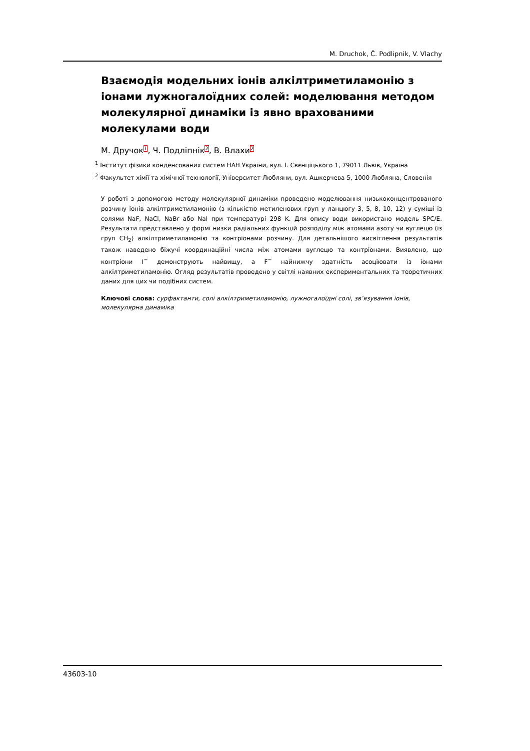M. Druchok, Č. Podlipnik, V. Vlachy
Взаємодія модельних іонів алкілтриметиламонію з іонами лужногалоїдних солей: моделювання методом молекулярної динаміки із явно врахованими молекулами води
М. Дручок<sup>1</sup>, Ч. Подліпнік<sup>2</sup>, В. Влахи<sup>2</sup>
<sup>1</sup> Інститут фізики конденсованих систем НАН України, вул. І. Свєнціцького 1, 79011 Львів, Україна
<sup>2</sup> Факультет хімії та хімічної технології, Університет Любляни, вул. Ашкерчева 5, 1000 Любляна, Словенія
У роботі з допомогою методу молекулярної динаміки проведено моделювання низькоконцентрованого розчину іонів алкілтриметиламонію (з кількістю метиленових груп у ланцюгу 3, 5, 8, 10, 12) у суміші із солями NaF, NaCl, NaBr або NaI при температурі 298 K. Для опису води використано модель SPC/E. Результати представлено у формі низки радіальних функцій розподілу між атомами азоту чи вуглецю (із груп CH<sub>2</sub>) алкілтриметиламонію та контріонами розчину. Для детальнішого висвітлення результатів також наведено біжучі координаційні числа між атомами вуглецю та контріонами. Виявлено, що контріони I<sup>−</sup> демонструють найвищу, а F<sup>−</sup> найнижчу здатність асоціювати із іонами алкілтриметиламонію. Огляд результатів проведено у світлі наявних експериментальних та теоретичних даних для цих чи подібних систем.
Ключові слова: сурфактанти, солі алкілтриметиламонію, лужногалоїдні солі, зв’язування іонів, молекулярна динаміка
43603-10